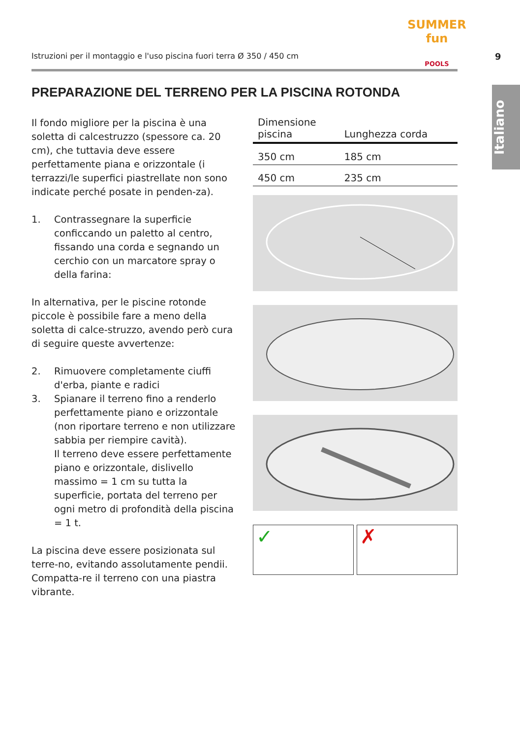Istruzioni per il montaggio e l'uso piscina fuori terra Ø 350 / 450 cm
SUMMER
fun
POOLS
9
Italiano
PREPARAZIONE DEL TERRENO PER LA PISCINA ROTONDA
Il fondo migliore per la piscina è una soletta di calcestruzzo (spessore ca. 20 cm), che tuttavia deve essere perfettamente piana e orizzontale (i terrazzi/le superfici piastrellate non sono indicate perché posate in penden-za).
1. Contrassegnare la superficie conficcando un paletto al centro, fissando una corda e segnando un cerchio con un marcatore spray o della farina:
In alternativa, per le piscine rotonde piccole è possibile fare a meno della soletta di calce-struzzo, avendo però cura di seguire queste avvertenze:
2. Rimuovere completamente ciuffi d'erba, piante e radici
3. Spianare il terreno fino a renderlo perfettamente piano e orizzontale (non riportare terreno e non utilizzare sabbia per riempire cavità).
Il terreno deve essere perfettamente piano e orizzontale, dislivello massimo = 1 cm su tutta la superficie, portata del terreno per ogni metro di profondità della piscina = 1 t.
La piscina deve essere posizionata sul terre-no, evitando assolutamente pendii. Compatta-re il terreno con una piastra vibrante.
| Dimensione piscina | Lunghezza corda |
| --- | --- |
| 350 cm | 185 cm |
| 450 cm | 235 cm |
✓ ✗